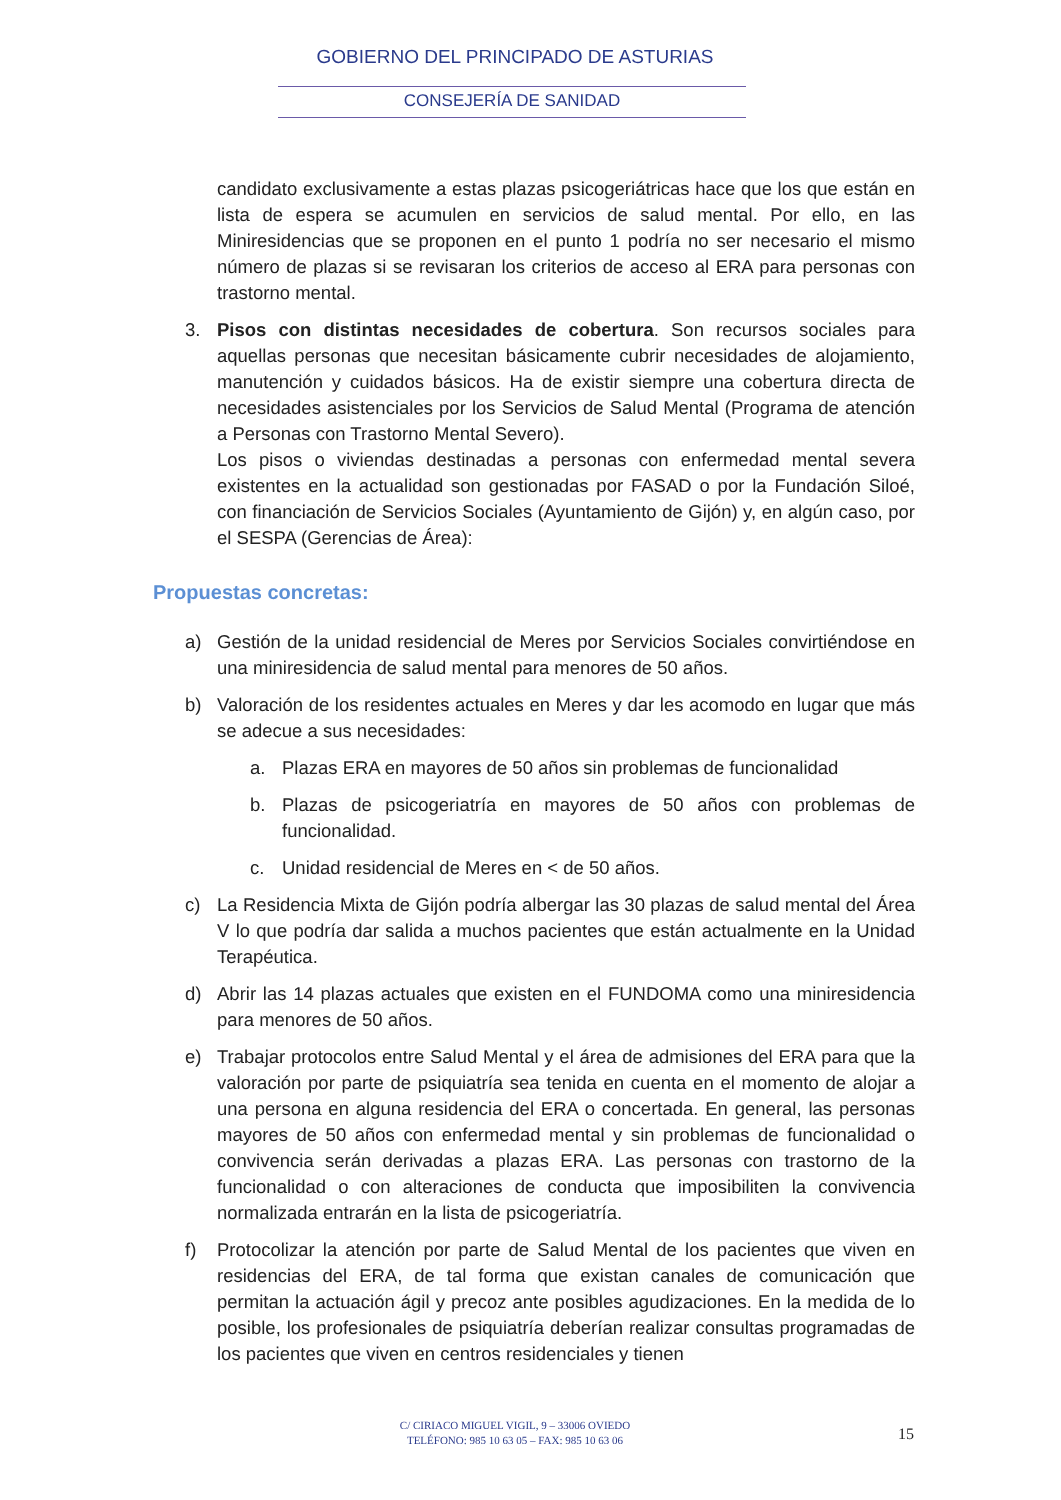GOBIERNO DEL PRINCIPADO DE ASTURIAS
CONSEJERÍA DE SANIDAD
candidato exclusivamente a estas plazas psicogeriátricas hace que los que están en lista de espera se acumulen en servicios de salud mental. Por ello, en las Miniresidencias que se proponen en el punto 1 podría no ser necesario el mismo número de plazas si se revisaran los criterios de acceso al ERA para personas con trastorno mental.
3. Pisos con distintas necesidades de cobertura. Son recursos sociales para aquellas personas que necesitan básicamente cubrir necesidades de alojamiento, manutención y cuidados básicos. Ha de existir siempre una cobertura directa de necesidades asistenciales por los Servicios de Salud Mental (Programa de atención a Personas con Trastorno Mental Severo).
Los pisos o viviendas destinadas a personas con enfermedad mental severa existentes en la actualidad son gestionadas por FASAD o por la Fundación Siloé, con financiación de Servicios Sociales (Ayuntamiento de Gijón) y, en algún caso, por el SESPA (Gerencias de Área):
Propuestas concretas:
a) Gestión de la unidad residencial de Meres por Servicios Sociales convirtiéndose en una miniresidencia de salud mental para menores de 50 años.
b) Valoración de los residentes actuales en Meres y dar les acomodo en lugar que más se adecue a sus necesidades:
a. Plazas ERA en mayores de 50 años sin problemas de funcionalidad
b. Plazas de psicogeriatría en mayores de 50 años con problemas de funcionalidad.
c. Unidad residencial de Meres en < de 50 años.
c) La Residencia Mixta de Gijón podría albergar las 30 plazas de salud mental del Área V lo que podría dar salida a muchos pacientes que están actualmente en la Unidad Terapéutica.
d) Abrir las 14 plazas actuales que existen en el FUNDOMA como una miniresidencia para menores de 50 años.
e) Trabajar protocolos entre Salud Mental y el área de admisiones del ERA para que la valoración por parte de psiquiatría sea tenida en cuenta en el momento de alojar a una persona en alguna residencia del ERA o concertada. En general, las personas mayores de 50 años con enfermedad mental y sin problemas de funcionalidad o convivencia serán derivadas a plazas ERA. Las personas con trastorno de la funcionalidad o con alteraciones de conducta que imposibiliten la convivencia normalizada entrarán en la lista de psicogeriatría.
f) Protocolizar la atención por parte de Salud Mental de los pacientes que viven en residencias del ERA, de tal forma que existan canales de comunicación que permitan la actuación ágil y precoz ante posibles agudizaciones. En la medida de lo posible, los profesionales de psiquiatría deberían realizar consultas programadas de los pacientes que viven en centros residenciales y tienen
C/ CIRIACO MIGUEL VIGIL, 9 – 33006 OVIEDO
TELÉFONO: 985 10 63 05 – FAX: 985 10 63 06
15